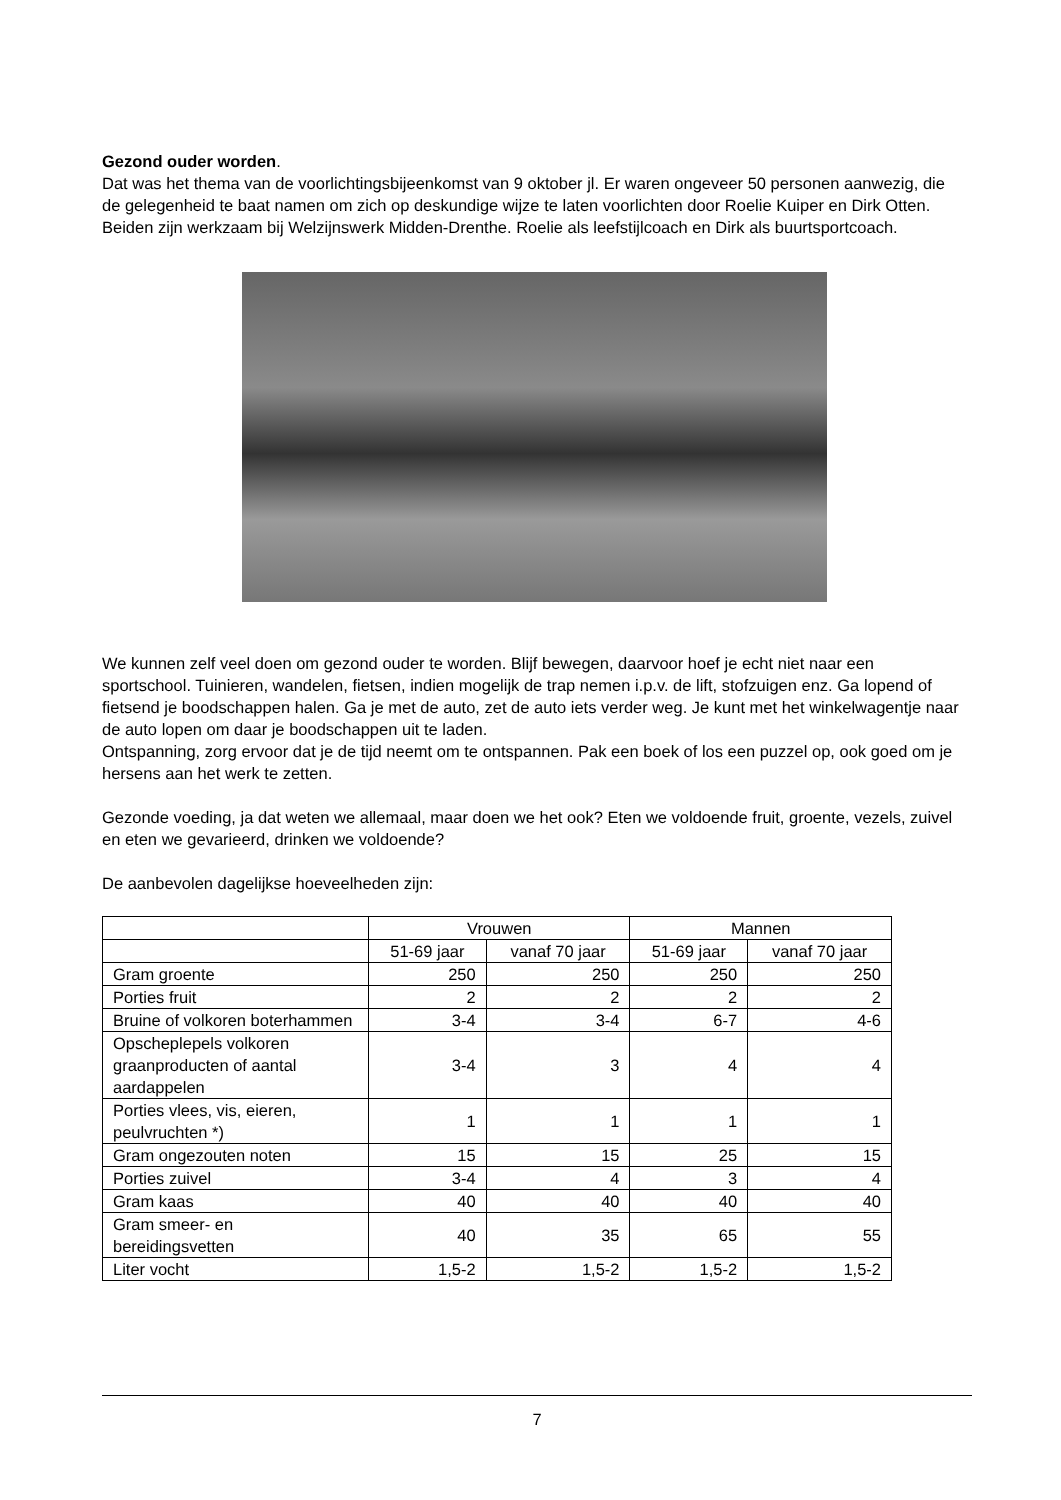Gezond ouder worden.
Dat was het thema van de voorlichtingsbijeenkomst van 9 oktober jl. Er waren ongeveer 50 personen aanwezig, die de gelegenheid te baat namen om zich op deskundige wijze te laten voorlichten door Roelie Kuiper en Dirk Otten. Beiden zijn werkzaam bij Welzijnswerk Midden-Drenthe. Roelie als leefstijlcoach en Dirk als buurtsportcoach.
We kunnen zelf veel doen om gezond ouder te worden. Blijf bewegen, daarvoor hoef je echt niet naar een sportschool. Tuinieren, wandelen, fietsen, indien mogelijk de trap nemen i.p.v. de lift, stofzuigen enz. Ga lopend of fietsend je boodschappen halen. Ga je met de auto, zet de auto iets verder weg. Je kunt met het winkelwagentje naar de auto lopen om daar je boodschappen uit te laden.
Ontspanning, zorg ervoor dat je de tijd neemt om te ontspannen. Pak een boek of los een puzzel op, ook goed om je hersens aan het werk te zetten.
Gezonde voeding, ja dat weten we allemaal, maar doen we het ook? Eten we voldoende fruit, groente, vezels, zuivel en eten we gevarieerd, drinken we voldoende?
De aanbevolen dagelijkse hoeveelheden zijn:
| | Vrouwen | | Mannen | |
| --- | --- | --- | --- | --- |
| | 51-69 jaar | vanaf 70 jaar | 51-69 jaar | vanaf 70 jaar |
| Gram groente | 250 | 250 | 250 | 250 |
| Porties fruit | 2 | 2 | 2 | 2 |
| Bruine of volkoren boterhammen | 3-4 | 3-4 | 6-7 | 4-6 |
| Opscheplepels volkoren graanproducten of aantal aardappelen | 3-4 | 3 | 4 | 4 |
| Porties vlees, vis, eieren, peulvruchten *) | 1 | 1 | 1 | 1 |
| Gram ongezouten noten | 15 | 15 | 25 | 15 |
| Porties zuivel | 3-4 | 4 | 3 | 4 |
| Gram kaas | 40 | 40 | 40 | 40 |
| Gram smeer- en bereidingsvetten | 40 | 35 | 65 | 55 |
| Liter vocht | 1,5-2 | 1,5-2 | 1,5-2 | 1,5-2 |
7